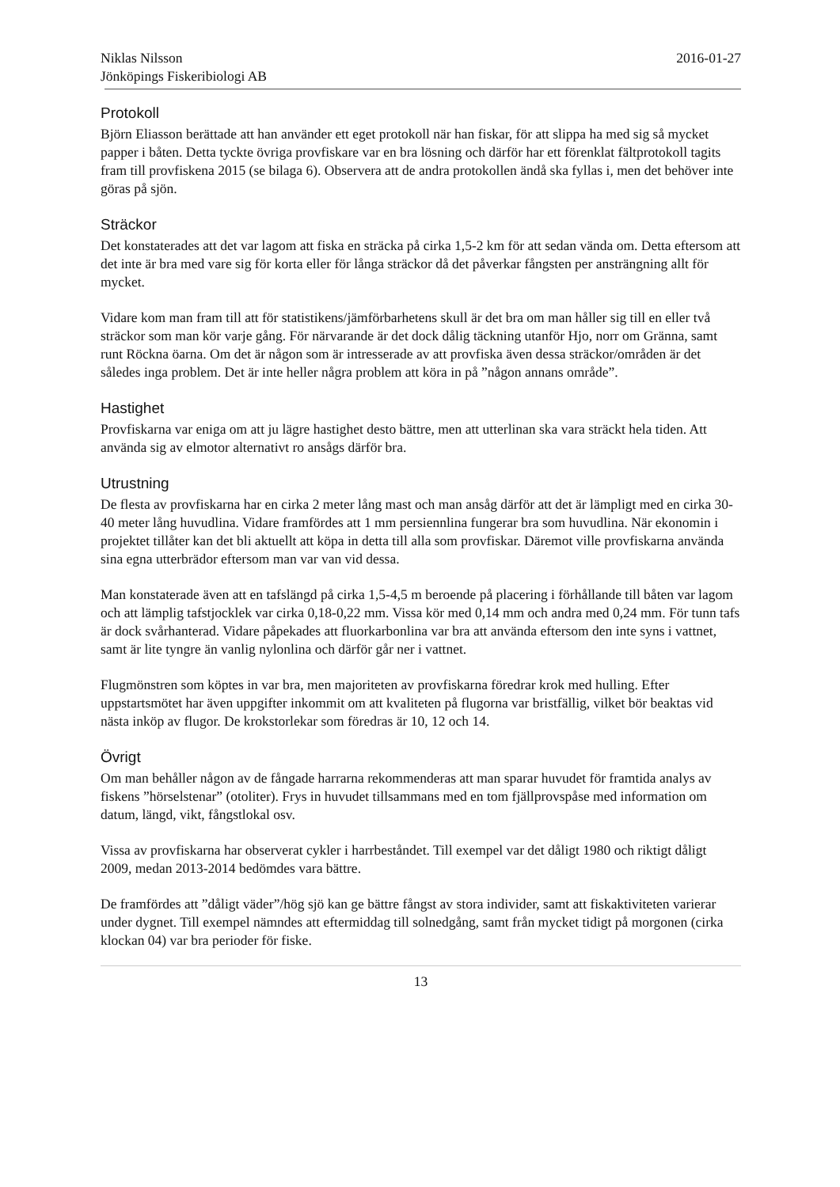Niklas Nilsson
Jönköpings Fiskeribiologi AB 2016-01-27
Protokoll
Björn Eliasson berättade att han använder ett eget protokoll när han fiskar, för att slippa ha med sig så mycket papper i båten. Detta tyckte övriga provfiskare var en bra lösning och därför har ett förenklat fältprotokoll tagits fram till provfiskena 2015 (se bilaga 6). Observera att de andra protokollen ändå ska fyllas i, men det behöver inte göras på sjön.
Sträckor
Det konstaterades att det var lagom att fiska en sträcka på cirka 1,5-2 km för att sedan vända om. Detta eftersom att det inte är bra med vare sig för korta eller för långa sträckor då det påverkar fångsten per ansträngning allt för mycket.
Vidare kom man fram till att för statistikens/jämförbarhetens skull är det bra om man håller sig till en eller två sträckor som man kör varje gång. För närvarande är det dock dålig täckning utanför Hjo, norr om Gränna, samt runt Röckna öarna. Om det är någon som är intresserade av att provfiska även dessa sträckor/områden är det således inga problem. Det är inte heller några problem att köra in på ”någon annans område”.
Hastighet
Provfiskarna var eniga om att ju lägre hastighet desto bättre, men att utterlinan ska vara sträckt hela tiden. Att använda sig av elmotor alternativt ro ansågs därför bra.
Utrustning
De flesta av provfiskarna har en cirka 2 meter lång mast och man ansåg därför att det är lämpligt med en cirka 30-40 meter lång huvudlina. Vidare framfördes att 1 mm persiennlina fungerar bra som huvudlina. När ekonomin i projektet tillåter kan det bli aktuellt att köpa in detta till alla som provfiskar. Däremot ville provfiskarna använda sina egna utterbrädor eftersom man var van vid dessa.
Man konstaterade även att en tafslängd på cirka 1,5-4,5 m beroende på placering i förhållande till båten var lagom och att lämplig tafstjocklek var cirka 0,18-0,22 mm. Vissa kör med 0,14 mm och andra med 0,24 mm. För tunn tafs är dock svårhanterad. Vidare påpekades att fluorkarbonlina var bra att använda eftersom den inte syns i vattnet, samt är lite tyngre än vanlig nylonlina och därför går ner i vattnet.
Flugmönstren som köptes in var bra, men majoriteten av provfiskarna föredrar krok med hulling. Efter uppstartsmötet har även uppgifter inkommit om att kvaliteten på flugorna var bristfällig, vilket bör beaktas vid nästa inköp av flugor. De krokstorlekar som föredras är 10, 12 och 14.
Övrigt
Om man behåller någon av de fångade harrarna rekommenderas att man sparar huvudet för framtida analys av fiskens ”hörselstenar” (otoliter). Frys in huvudet tillsammans med en tom fjällprovspåse med information om datum, längd, vikt, fångstlokal osv.
Vissa av provfiskarna har observerat cykler i harrbeståndet. Till exempel var det dåligt 1980 och riktigt dåligt 2009, medan 2013-2014 bedömdes vara bättre.
De framfördes att ”dåligt väder”/hög sjö kan ge bättre fångst av stora individer, samt att fiskaktiviteten varierar under dygnet. Till exempel nämndes att eftermiddag till solnedgång, samt från mycket tidigt på morgonen (cirka klockan 04) var bra perioder för fiske.
13